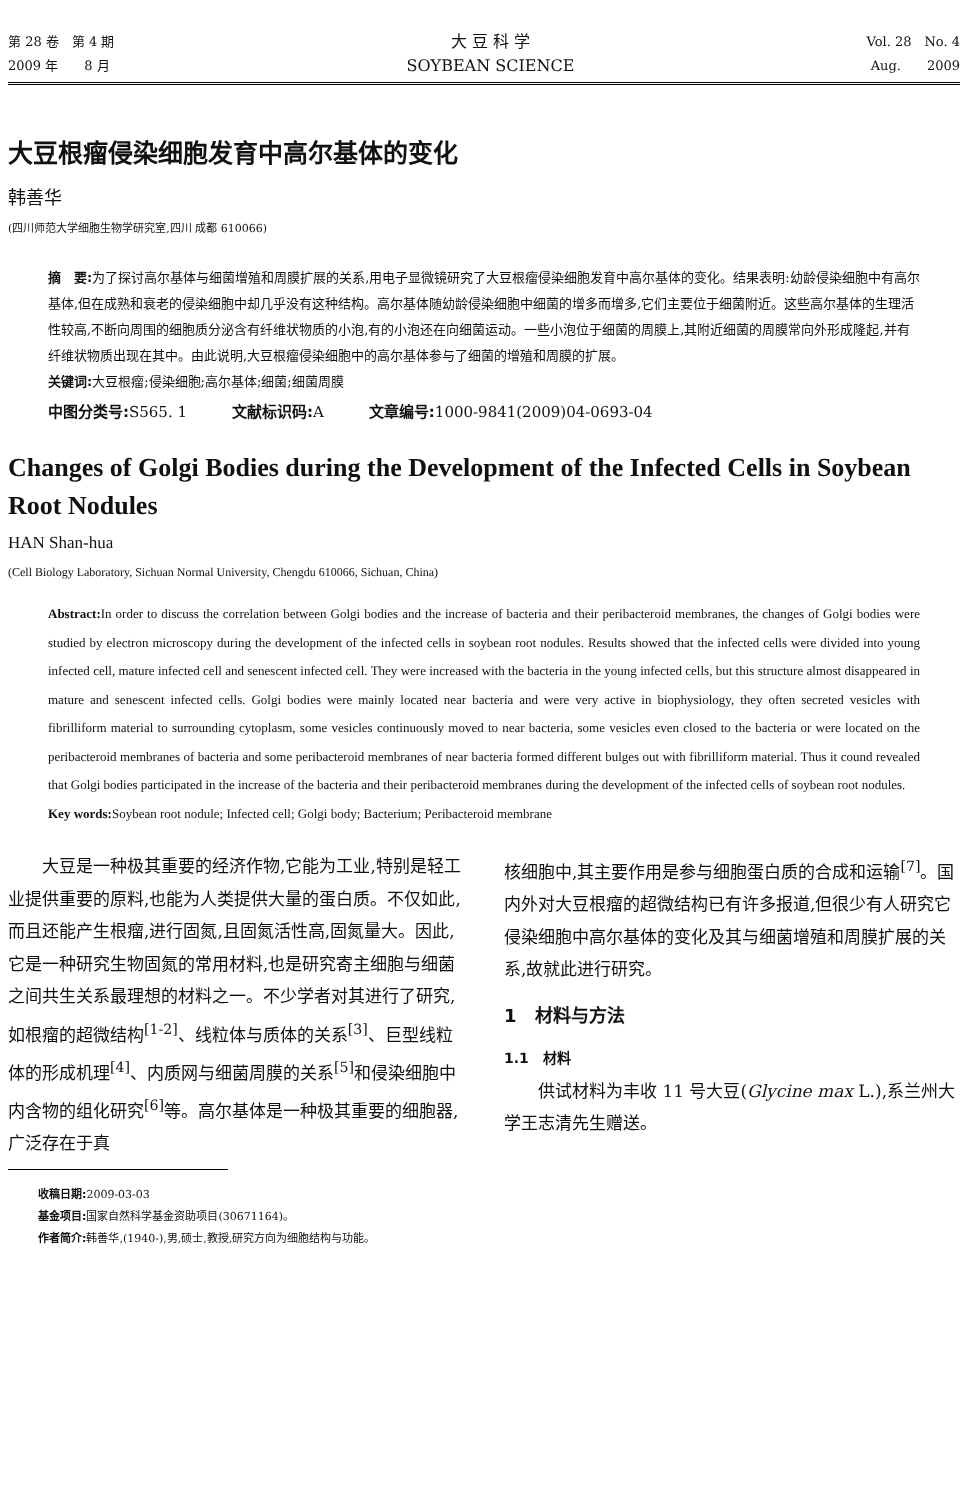第 28 卷　第 4 期
2009 年　　8 月
大 豆 科 学
SOYBEAN SCIENCE
Vol. 28　No. 4
Aug.　　2009
大豆根瘤侵染细胞发育中高尔基体的变化
韩善华
(四川师范大学细胞生物学研究室,四川 成都 610066)
摘　要: 为了探讨高尔基体与细菌增殖和周膜扩展的关系,用电子显微镜研究了大豆根瘤侵染细胞发育中高尔基体的变化。结果表明:幼龄侵染细胞中有高尔基体,但在成熟和衰老的侵染细胞中却几乎没有这种结构。高尔基体随幼龄侵染细胞中细菌的增多而增多,它们主要位于细菌附近。这些高尔基体的生理活性较高,不断向周围的细胞质分泌含有纤维状物质的小泡,有的小泡还在向细菌运动。一些小泡位于细菌的周膜上,其附近细菌的周膜常向外形成隆起,并有纤维状物质出现在其中。由此说明,大豆根瘤侵染细胞中的高尔基体参与了细菌的增殖和周膜的扩展。
关键词: 大豆根瘤;侵染细胞;高尔基体;细菌;细菌周膜
中图分类号: S565. 1　　　文献标识码: A　　　文章编号: 1000-9841(2009)04-0693-04
Changes of Golgi Bodies during the Development of the Infected Cells in Soybean Root Nodules
HAN Shan-hua
(Cell Biology Laboratory, Sichuan Normal University, Chengdu 610066, Sichuan, China)
Abstract: In order to discuss the correlation between Golgi bodies and the increase of bacteria and their peribacteroid membranes, the changes of Golgi bodies were studied by electron microscopy during the development of the infected cells in soybean root nodules. Results showed that the infected cells were divided into young infected cell, mature infected cell and senescent infected cell. They were increased with the bacteria in the young infected cells, but this structure almost disappeared in mature and senescent infected cells. Golgi bodies were mainly located near bacteria and were very active in biophysiology, they often secreted vesicles with fibrilliform material to surrounding cytoplasm, some vesicles continuously moved to near bacteria, some vesicles even closed to the bacteria or were located on the peribacteroid membranes of bacteria and some peribacteroid membranes of near bacteria formed different bulges out with fibrilliform material. Thus it cound revealed that Golgi bodies participated in the increase of the bacteria and their peribacteroid membranes during the development of the infected cells of soybean root nodules.
Key words: Soybean root nodule; Infected cell; Golgi body; Bacterium; Peribacteroid membrane
大豆是一种极其重要的经济作物,它能为工业,特别是轻工业提供重要的原料,也能为人类提供大量的蛋白质。不仅如此,而且还能产生根瘤,进行固氮,且固氮活性高,固氮量大。因此,它是一种研究生物固氮的常用材料,也是研究寄主细胞与细菌之间共生关系最理想的材料之一。不少学者对其进行了研究,如根瘤的超微结构<sup>[1-2]</sup>、线粒体与质体的关系<sup>[3]</sup>、巨型线粒体的形成机理<sup>[4]</sup>、内质网与细菌周膜的关系<sup>[5]</sup>和侵染细胞中内含物的组化研究<sup>[6]</sup>等。高尔基体是一种极其重要的细胞器,广泛存在于真
核细胞中,其主要作用是参与细胞蛋白质的合成和运输<sup>[7]</sup>。国内外对大豆根瘤的超微结构已有许多报道,但很少有人研究它侵染细胞中高尔基体的变化及其与细菌增殖和周膜扩展的关系,故就此进行研究。
1　材料与方法
1.1　材料
供试材料为丰收 11 号大豆(Glycine max L.),系兰州大学王志清先生赠送。
收稿日期: 2009-03-03
基金项目: 国家自然科学基金资助项目(30671164)。
作者简介: 韩善华,(1940-),男,硕士,教授,研究方向为细胞结构与功能。